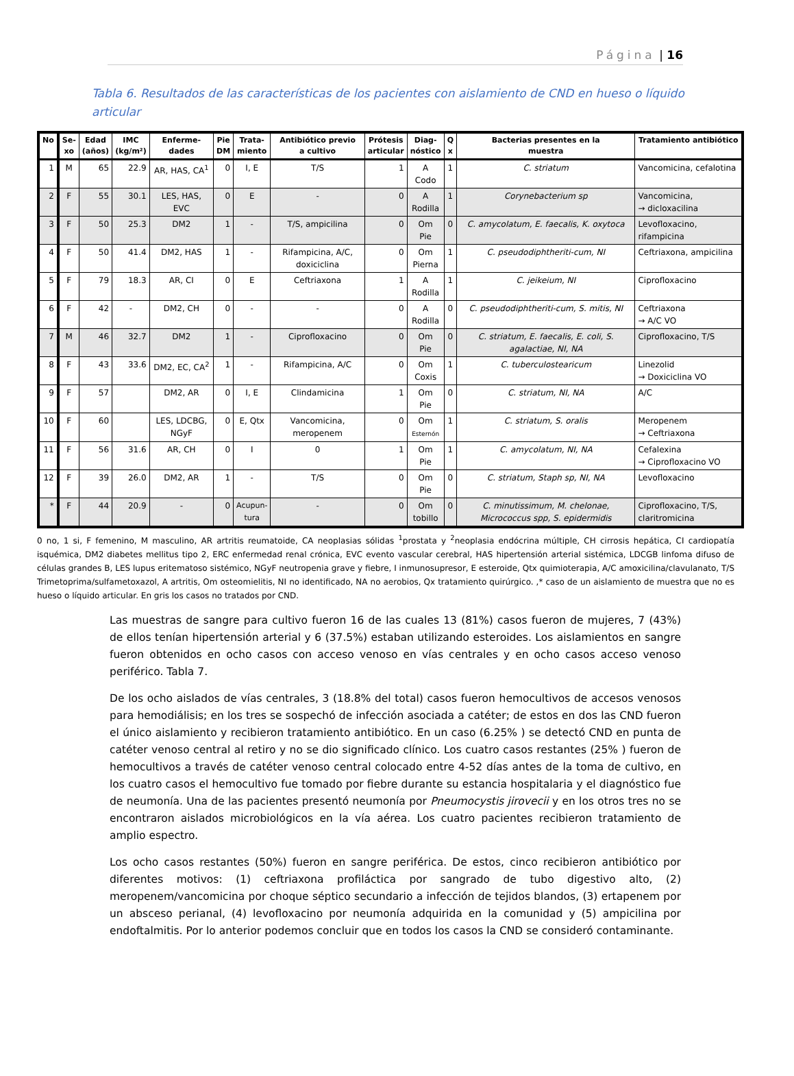Página | 16
Tabla 6. Resultados de las características de los pacientes con aislamiento de CND en hueso o líquido articular
| No | Se- xo | Edad (años) | IMC (kg/m²) | Enferme- dades | Pie DM | Trata- miento | Antibiótico previo a cultivo | Prótesis articular | Diag- nóstico | Q x | Bacterias presentes en la muestra | Tratamiento antibiótico |
| --- | --- | --- | --- | --- | --- | --- | --- | --- | --- | --- | --- | --- |
| 1 | M | 65 | 22.9 | AR, HAS, CA<sup>1</sup> | 0 | I, E | T/S | 1 | A Codo | 1 | C. striatum | Vancomicina, cefalotina |
| 2 | F | 55 | 30.1 | LES, HAS, EVC | 0 | E | - | 0 | A Rodilla | 1 | Corynebacterium sp | Vancomicina, → dicloxacilina |
| 3 | F | 50 | 25.3 | DM2 | 1 | - | T/S, ampicilina | 0 | Om Pie | 0 | C. amycolatum, E. faecalis, K. oxytoca | Levofloxacino, rifampicina |
| 4 | F | 50 | 41.4 | DM2, HAS | 1 | - | Rifampicina, A/C, doxiciclina | 0 | Om Pierna | 1 | C. pseudodiphtheriti-cum, NI | Ceftriaxona, ampicilina |
| 5 | F | 79 | 18.3 | AR, CI | 0 | E | Ceftriaxona | 1 | A Rodilla | 1 | C. jeikeium, NI | Ciprofloxacino |
| 6 | F | 42 | - | DM2, CH | 0 | - | - | 0 | A Rodilla | 0 | C. pseudodiphtheriti-cum, S. mitis, NI | Ceftriaxona → A/C VO |
| 7 | M | 46 | 32.7 | DM2 | 1 | - | Ciprofloxacino | 0 | Om Pie | 0 | C. striatum, E. faecalis, E. coli, S. agalactiae, NI, NA | Ciprofloxacino, T/S |
| 8 | F | 43 | 33.6 | DM2, EC, CA<sup>2</sup> | 1 | - | Rifampicina, A/C | 0 | Om Coxis | 1 | C. tuberculostearicum | Linezolid → Doxiciclina VO |
| 9 | F | 57 | | DM2, AR | 0 | I, E | Clindamicina | 1 | Om Pie | 0 | C. striatum, NI, NA | A/C |
| 10 | F | 60 | | LES, LDCBG, NGyF | 0 | E, Qtx | Vancomicina, meropenem | 0 | Om Esternón | 1 | C. striatum, S. oralis | Meropenem → Ceftriaxona |
| 11 | F | 56 | 31.6 | AR, CH | 0 | I | 0 | 1 | Om Pie | 1 | C. amycolatum, NI, NA | Cefalexina → Ciprofloxacino VO |
| 12 | F | 39 | 26.0 | DM2, AR | 1 | - | T/S | 0 | Om Pie | 0 | C. striatum, Staph sp, NI, NA | Levofloxacino |
| * | F | 44 | 20.9 | - | 0 | Acupun- tura | - | 0 | Om tobillo | 0 | C. minutissimum, M. chelonae, Micrococcus spp, S. epidermidis | Ciprofloxacino, T/S, claritromicina |
0 no, 1 si, F femenino, M masculino, AR artritis reumatoide, CA neoplasias sólidas <sup>1</sup>prostata y <sup>2</sup>neoplasia endócrina múltiple, CH cirrosis hepática, CI cardiopatía isquémica, DM2 diabetes mellitus tipo 2, ERC enfermedad renal crónica, EVC evento vascular cerebral, HAS hipertensión arterial sistémica, LDCGB linfoma difuso de células grandes B, LES lupus eritematoso sistémico, NGyF neutropenia grave y fiebre, I inmunosupresor, E esteroide, Qtx quimioterapia, A/C amoxicilina/clavulanato, T/S Trimetoprima/sulfametoxazol, A artritis, Om osteomielitis, NI no identificado, NA no aerobios, Qx tratamiento quirúrgico. ,* caso de un aislamiento de muestra que no es hueso o líquido articular. En gris los casos no tratados por CND.
Las muestras de sangre para cultivo fueron 16 de las cuales 13 (81%) casos fueron de mujeres, 7 (43%) de ellos tenían hipertensión arterial y 6 (37.5%) estaban utilizando esteroides. Los aislamientos en sangre fueron obtenidos en ocho casos con acceso venoso en vías centrales y en ocho casos acceso venoso periférico. Tabla 7.
De los ocho aislados de vías centrales, 3 (18.8% del total) casos fueron hemocultivos de accesos venosos para hemodiálisis; en los tres se sospechó de infección asociada a catéter; de estos en dos las CND fueron el único aislamiento y recibieron tratamiento antibiótico. En un caso (6.25% ) se detectó CND en punta de catéter venoso central al retiro y no se dio significado clínico. Los cuatro casos restantes (25% ) fueron de hemocultivos a través de catéter venoso central colocado entre 4-52 días antes de la toma de cultivo, en los cuatro casos el hemocultivo fue tomado por fiebre durante su estancia hospitalaria y el diagnóstico fue de neumonía. Una de las pacientes presentó neumonía por Pneumocystis jirovecii y en los otros tres no se encontraron aislados microbiológicos en la vía aérea. Los cuatro pacientes recibieron tratamiento de amplio espectro.
Los ocho casos restantes (50%) fueron en sangre periférica. De estos, cinco recibieron antibiótico por diferentes motivos: (1) ceftriaxona profiláctica por sangrado de tubo digestivo alto, (2) meropenem/vancomicina por choque séptico secundario a infección de tejidos blandos, (3) ertapenem por un absceso perianal, (4) levofloxacino por neumonía adquirida en la comunidad y (5) ampicilina por endoftalmitis. Por lo anterior podemos concluir que en todos los casos la CND se consideró contaminante.